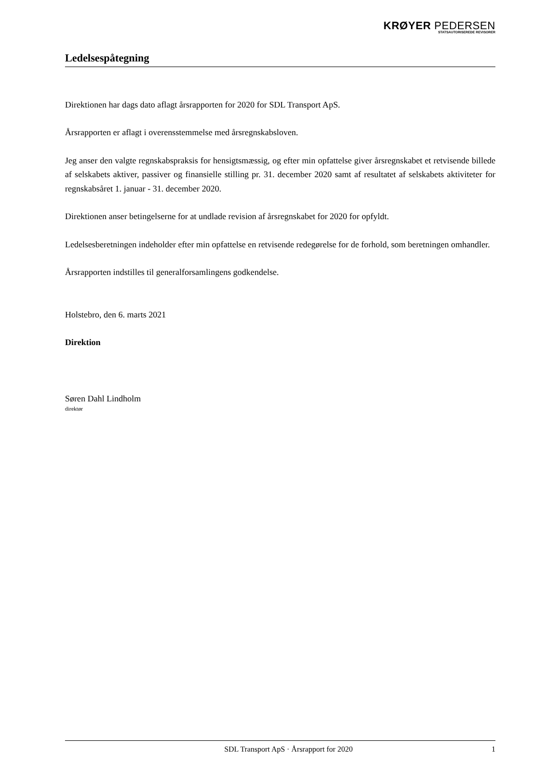KRØYER PEDERSEN
STATSAUTORISEREDE REVISORER
Ledelsespåtegning
Direktionen har dags dato aflagt årsrapporten for 2020 for SDL Transport ApS.
Årsrapporten er aflagt i overensstemmelse med årsregnskabsloven.
Jeg anser den valgte regnskabspraksis for hensigtsmæssig, og efter min opfattelse giver årsregnskabet et retvisende billede af selskabets aktiver, passiver og finansielle stilling pr. 31. december 2020 samt af resultatet af selskabets aktiviteter for regnskabsåret 1. januar - 31. december 2020.
Direktionen anser betingelserne for at undlade revision af årsregnskabet for 2020 for opfyldt.
Ledelsesberetningen indeholder efter min opfattelse en retvisende redegørelse for de forhold, som beretningen omhandler.
Årsrapporten indstilles til generalforsamlingens godkendelse.
Holstebro, den 6. marts 2021
Direktion
Søren Dahl Lindholm
direktør
SDL Transport ApS · Årsrapport for 2020 1